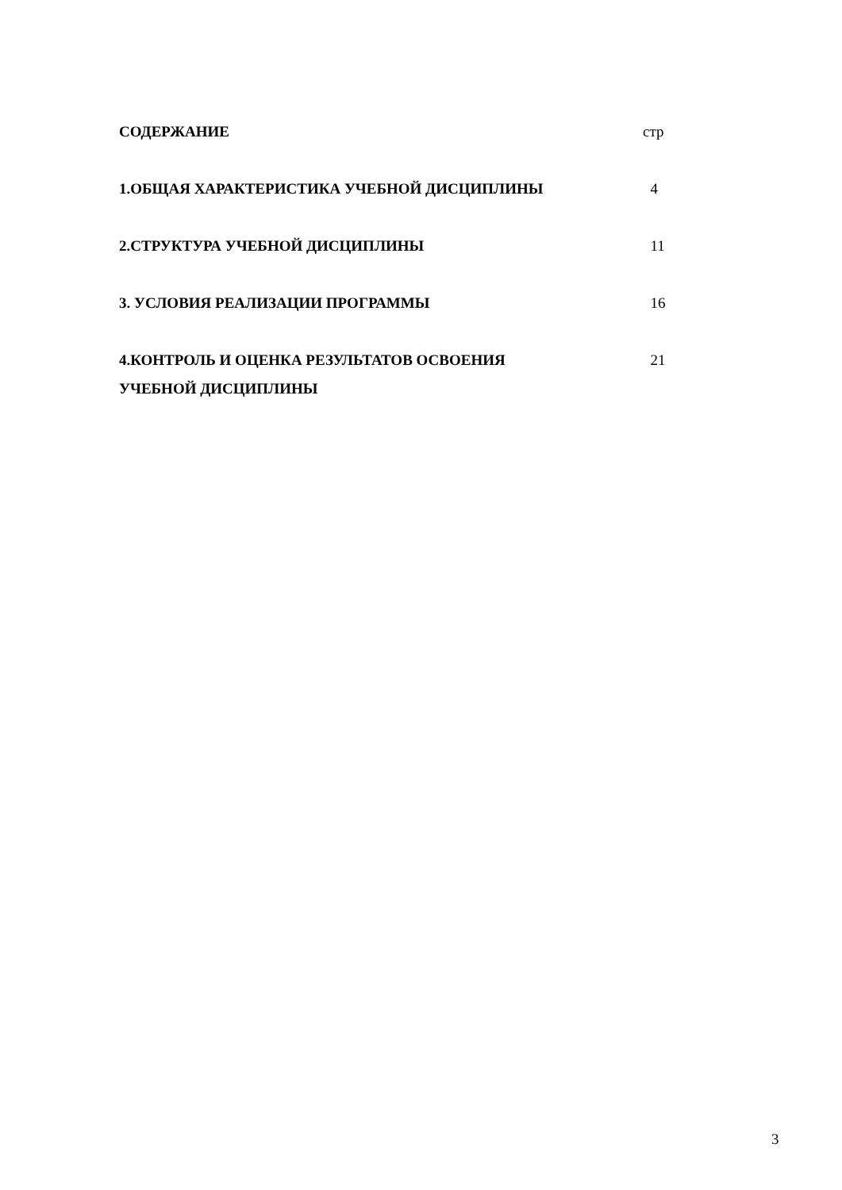| СОДЕРЖАНИЕ | стр |
| 1.ОБЩАЯ ХАРАКТЕРИСТИКА УЧЕБНОЙ ДИСЦИПЛИНЫ | 4 |
| 2.СТРУКТУРА УЧЕБНОЙ ДИСЦИПЛИНЫ | 11 |
| 3. УСЛОВИЯ РЕАЛИЗАЦИИ ПРОГРАММЫ | 16 |
| 4.КОНТРОЛЬ И ОЦЕНКА РЕЗУЛЬТАТОВ ОСВОЕНИЯ УЧЕБНОЙ ДИСЦИПЛИНЫ | 21 |
3